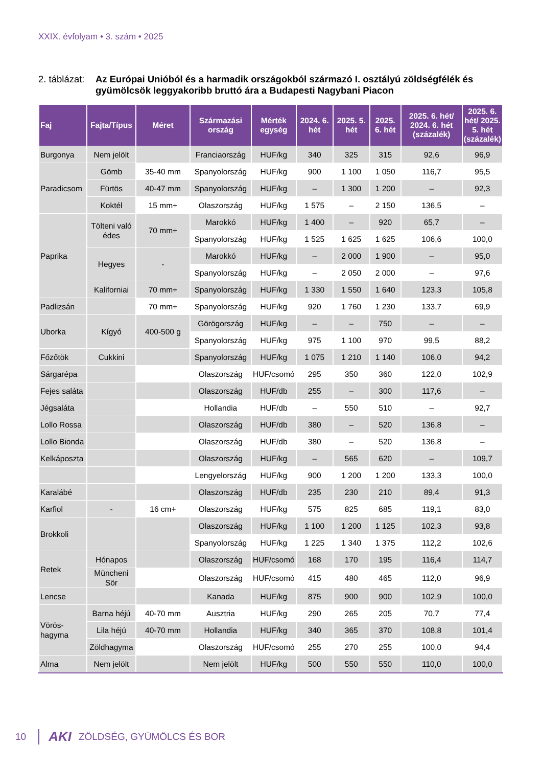XXIX. évfolyam • 3. szám • 2025
2. táblázat:
Az Európai Unióból és a harmadik országokból származó I. osztályú zöldségfélék és gyümölcsök leggyakoribb bruttó ára a Budapesti Nagybani Piacon
| Faj | Fajta/Típus | Méret | Származási ország | Mérték egység | 2024. 6. hét | 2025. 5. hét | 2025. 6. hét | 2025. 6. hét/ 2024. 6. hét (százalék) | 2025. 6. hét/ 2025. 5. hét (százalék) |
| --- | --- | --- | --- | --- | --- | --- | --- | --- | --- |
| Burgonya | Nem jelölt | | Franciaország | HUF/kg | 340 | 325 | 315 | 92,6 | 96,9 |
| Paradicsom | Gömb | 35-40 mm | Spanyolország | HUF/kg | 900 | 1 100 | 1 050 | 116,7 | 95,5 |
| | Fürtös | 40-47 mm | Spanyolország | HUF/kg | – | 1 300 | 1 200 | – | 92,3 |
| | Koktél | 15 mm+ | Olaszország | HUF/kg | 1 575 | – | 2 150 | 136,5 | – |
| Paprika | Tölteni való édes | 70 mm+ | Marokkó | HUF/kg | 1 400 | – | 920 | 65,7 | – |
| | | | Spanyolország | HUF/kg | 1 525 | 1 625 | 1 625 | 106,6 | 100,0 |
| | Hegyes | - | Marokkó | HUF/kg | – | 2 000 | 1 900 | – | 95,0 |
| | | | Spanyolország | HUF/kg | – | 2 050 | 2 000 | – | 97,6 |
| | Kaliforniai | 70 mm+ | Spanyolország | HUF/kg | 1 330 | 1 550 | 1 640 | 123,3 | 105,8 |
| Padlizsán | | 70 mm+ | Spanyolország | HUF/kg | 920 | 1 760 | 1 230 | 133,7 | 69,9 |
| Uborka | Kígyó | 400-500 g | Görögország | HUF/kg | – | – | 750 | – | – |
| | | | Spanyolország | HUF/kg | 975 | 1 100 | 970 | 99,5 | 88,2 |
| Főzőtök | Cukkini | | Spanyolország | HUF/kg | 1 075 | 1 210 | 1 140 | 106,0 | 94,2 |
| Sárgarépa | | | Olaszország | HUF/csomó | 295 | 350 | 360 | 122,0 | 102,9 |
| Fejes saláta | | | Olaszország | HUF/db | 255 | – | 300 | 117,6 | – |
| Jégsaláta | | | Hollandia | HUF/db | – | 550 | 510 | – | 92,7 |
| Lollo Rossa | | | Olaszország | HUF/db | 380 | – | 520 | 136,8 | – |
| Lollo Bionda | | | Olaszország | HUF/db | 380 | – | 520 | 136,8 | – |
| Kelkáposzta | | | Olaszország | HUF/kg | – | 565 | 620 | – | 109,7 |
| | | | Lengyelország | HUF/kg | 900 | 1 200 | 1 200 | 133,3 | 100,0 |
| Karalábé | | | Olaszország | HUF/db | 235 | 230 | 210 | 89,4 | 91,3 |
| Karfiol | - | 16 cm+ | Olaszország | HUF/kg | 575 | 825 | 685 | 119,1 | 83,0 |
| Brokkoli | | | Olaszország | HUF/kg | 1 100 | 1 200 | 1 125 | 102,3 | 93,8 |
| | | | Spanyolország | HUF/kg | 1 225 | 1 340 | 1 375 | 112,2 | 102,6 |
| Retek | Hónapos | | Olaszország | HUF/csomó | 168 | 170 | 195 | 116,4 | 114,7 |
| | Müncheni Sör | | Olaszország | HUF/csomó | 415 | 480 | 465 | 112,0 | 96,9 |
| Lencse | | | Kanada | HUF/kg | 875 | 900 | 900 | 102,9 | 100,0 |
| Vörös-hagyma | Barna héjú | 40-70 mm | Ausztria | HUF/kg | 290 | 265 | 205 | 70,7 | 77,4 |
| | Lila héjú | 40-70 mm | Hollandia | HUF/kg | 340 | 365 | 370 | 108,8 | 101,4 |
| | Zöldhagyma | | Olaszország | HUF/csomó | 255 | 270 | 255 | 100,0 | 94,4 |
| Alma | Nem jelölt | | Nem jelölt | HUF/kg | 500 | 550 | 550 | 110,0 | 100,0 |
10
AKI ZÖLDSÉG, GYÜMÖLCS ÉS BOR